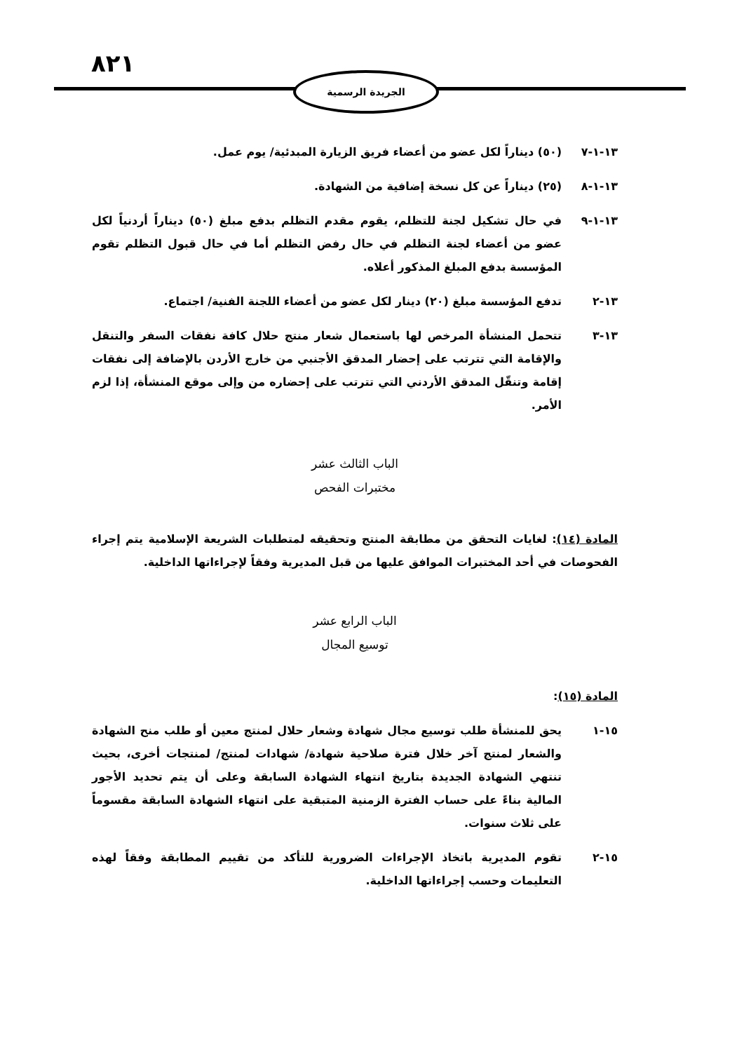٨٢١ الجريدة الرسمية
١٣-١-٧ (٥٠) ديناراً لكل عضو من أعضاء فريق الزيارة المبدئية/ يوم عمل.
١٣-١-٨ (٢٥) ديناراً عن كل نسخة إضافية من الشهادة.
١٣-١-٩ في حال تشكيل لجنة للتظلم، يقوم مقدم التظلم بدفع مبلغ (٥٠) ديناراً أردنياً لكل عضو من أعضاء لجنة التظلم في حال رفض التظلم أما في حال قبول التظلم تقوم المؤسسة بدفع المبلغ المذكور أعلاه.
١٣-٢ تدفع المؤسسة مبلغ (٢٠) دينار لكل عضو من أعضاء اللجنة الفنية/ اجتماع.
١٣-٣ تتحمل المنشأة المرخص لها باستعمال شعار منتج حلال كافة نفقات السفر والتنقل والإقامة التي تترتب على إحضار المدقق الأجنبي من خارج الأردن بالإضافة إلى نفقات إقامة وتنقّل المدقق الأردني التي تترتب على إحضاره من وإلى موقع المنشأة، إذا لزم الأمر.
الباب الثالث عشر
مختبرات الفحص
المادة (١٤): لغايات التحقق من مطابقة المنتج وتحقيقه لمتطلبات الشريعة الإسلامية يتم إجراء الفحوصات في أحد المختبرات الموافق عليها من قبل المديرية وفقاً لإجراءاتها الداخلية.
الباب الرابع عشر
توسيع المجال
المادة (١٥):
١٥-١ يحق للمنشأة طلب توسيع مجال شهادة وشعار حلال لمنتج معين أو طلب منح الشهادة والشعار لمنتج آخر خلال فترة صلاحية شهادة/ شهادات لمنتج/ لمنتجات أخرى، بحيث تنتهي الشهادة الجديدة بتاريخ انتهاء الشهادة السابقة وعلى أن يتم تحديد الأجور المالية بناءً على حساب الفترة الزمنية المتبقية على انتهاء الشهادة السابقة مقسوماً على ثلاث سنوات.
١٥-٢ تقوم المديرية باتخاذ الإجراءات الضرورية للتأكد من تقييم المطابقة وفقاً لهذه التعليمات وحسب إجراءاتها الداخلية.